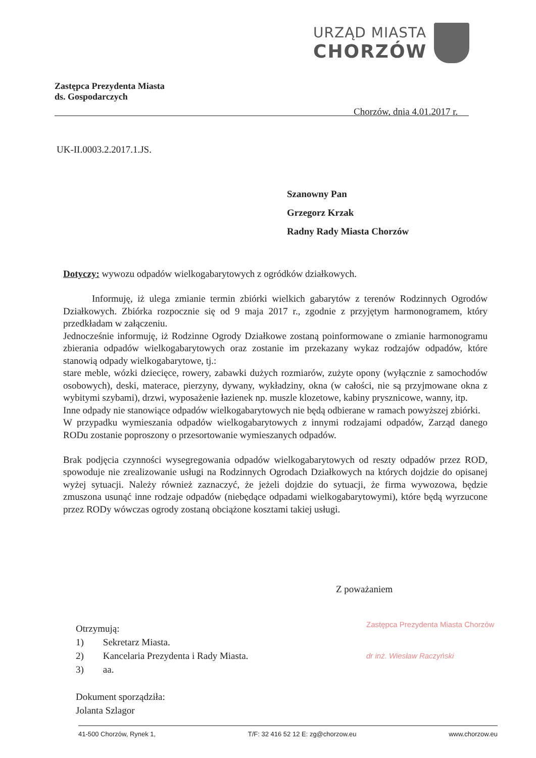URZĄD MIASTA
CHORZÓW
Zastępca Prezydenta Miasta
ds. Gospodarczych
Chorzów, dnia 4.01.2017 r.
UK-II.0003.2.2017.1.JS.
Szanowny Pan
Grzegorz Krzak
Radny Rady Miasta Chorzów
Dotyczy: wywozu odpadów wielkogabarytowych z ogródków działkowych.
   Informuję, iż ulega zmianie termin zbiórki wielkich gabarytów z terenów Rodzinnych Ogrodów Działkowych. Zbiórka rozpocznie się od 9 maja 2017 r., zgodnie z przyjętym harmonogramem, który przedkładam w załączeniu.
Jednocześnie informuję, iż Rodzinne Ogrody Działkowe zostaną poinformowane o zmianie harmonogramu zbierania odpadów wielkogabarytowych oraz zostanie im przekazany wykaz rodzajów odpadów, które stanowią odpady wielkogabarytowe, tj.:
stare meble, wózki dziecięce, rowery, zabawki dużych rozmiarów, zużyte opony (wyłącznie z samochodów osobowych), deski, materace, pierzyny, dywany, wykładziny, okna (w całości, nie są przyjmowane okna z wybitymi szybami), drzwi, wyposażenie łazienek np. muszle klozetowe, kabiny prysznicowe, wanny, itp.
Inne odpady nie stanowiące odpadów wielkogabarytowych nie będą odbierane w ramach powyższej zbiórki.
W przypadku wymieszania odpadów wielkogabarytowych z innymi rodzajami odpadów, Zarząd danego RODu zostanie poproszony o przesortowanie wymieszanych odpadów.
Brak podjęcia czynności wysegregowania odpadów wielkogabarytowych od reszty odpadów przez ROD, spowoduje nie zrealizowanie usługi na Rodzinnych Ogrodach Działkowych na których dojdzie do opisanej wyżej sytuacji. Należy również zaznaczyć, że jeżeli dojdzie do sytuacji, że firma wywozowa, będzie zmuszona usunąć inne rodzaje odpadów (niebędące odpadami wielkogabarytowymi), które będą wyrzucone przez RODy wówczas ogrody zostaną obciążone kosztami takiej usługi.
Z poważaniem
Zastępca Prezydenta Miasta Chorzów
dr inż. Wiesław Raczyński
Otrzymują:
1)  Sekretarz Miasta.
2)  Kancelaria Prezydenta i Rady Miasta.
3)  aa.
Dokument sporządziła:
Jolanta Szlagor
41-500 Chorzów, Rynek 1, T/F: 32 416 52 12 E: zg@chorzow.eu www.chorzow.eu